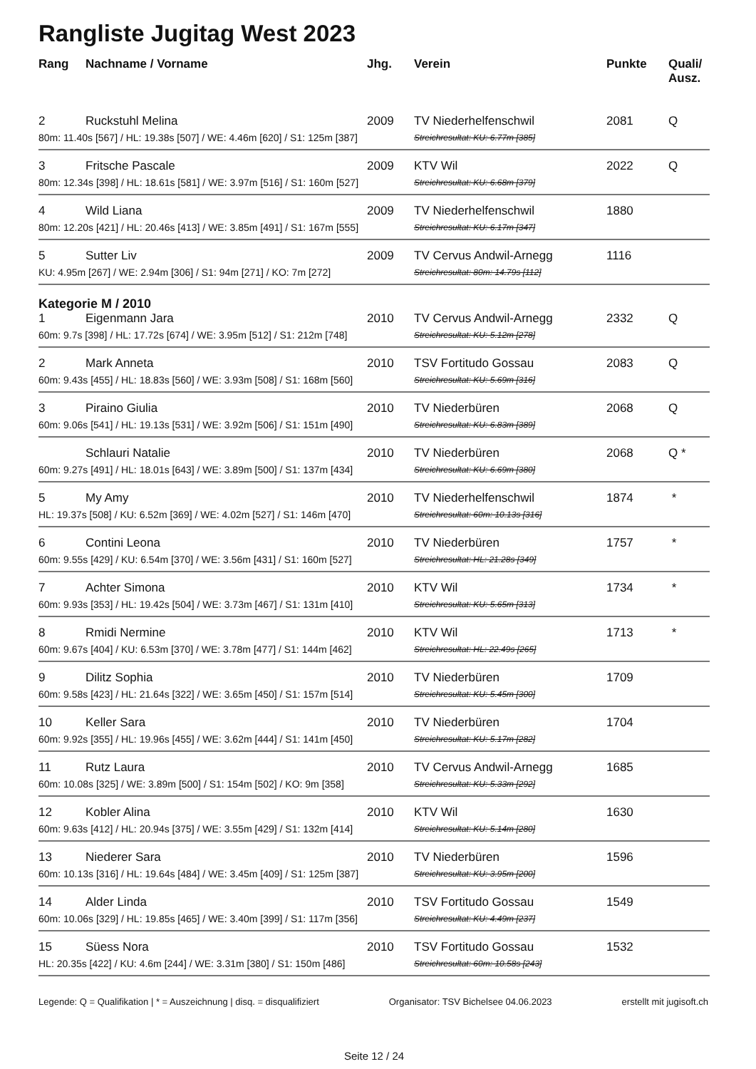Rangliste Jugitag West 2023
| Rang | Nachname / Vorname | Jhg. | Verein | Punkte | Quali/ Ausz. |
| --- | --- | --- | --- | --- | --- |
| 2 | Ruckstuhl Melina | 2009 | TV Niederhelfenschwil | 2081 | Q |
| 80m: 11.40s [567] / HL: 19.38s [507] / WE: 4.46m [620] / S1: 125m [387] | | | Streichresultat: KU: 6.77m [385] | | |
| 3 | Fritsche Pascale | 2009 | KTV Wil | 2022 | Q |
| 80m: 12.34s [398] / HL: 18.61s [581] / WE: 3.97m [516] / S1: 160m [527] | | | Streichresultat: KU: 6.68m [379] | | |
| 4 | Wild Liana | 2009 | TV Niederhelfenschwil | 1880 | |
| 80m: 12.20s [421] / HL: 20.46s [413] / WE: 3.85m [491] / S1: 167m [555] | | | Streichresultat: KU: 6.17m [347] | | |
| 5 | Sutter Liv | 2009 | TV Cervus Andwil-Arnegg | 1116 | |
| KU: 4.95m [267] / WE: 2.94m [306] / S1: 94m [271] / KO: 7m [272] | | | Streichresultat: 80m: 14.79s [112] | | |
| Kategorie M / 2010 | | | | | |
| 1 | Eigenmann Jara | 2010 | TV Cervus Andwil-Arnegg | 2332 | Q |
| 60m: 9.7s [398] / HL: 17.72s [674] / WE: 3.95m [512] / S1: 212m [748] | | | Streichresultat: KU: 5.12m [278] | | |
| 2 | Mark Anneta | 2010 | TSV Fortitudo Gossau | 2083 | Q |
| 60m: 9.43s [455] / HL: 18.83s [560] / WE: 3.93m [508] / S1: 168m [560] | | | Streichresultat: KU: 5.69m [316] | | |
| 3 | Piraino Giulia | 2010 | TV Niederbüren | 2068 | Q |
| 60m: 9.06s [541] / HL: 19.13s [531] / WE: 3.92m [506] / S1: 151m [490] | | | Streichresultat: KU: 6.83m [389] | | |
| | Schlauri Natalie | 2010 | TV Niederbüren | 2068 | Q * |
| 60m: 9.27s [491] / HL: 18.01s [643] / WE: 3.89m [500] / S1: 137m [434] | | | Streichresultat: KU: 6.69m [380] | | |
| 5 | My Amy | 2010 | TV Niederhelfenschwil | 1874 | * |
| HL: 19.37s [508] / KU: 6.52m [369] / WE: 4.02m [527] / S1: 146m [470] | | | Streichresultat: 60m: 10.13s [316] | | |
| 6 | Contini Leona | 2010 | TV Niederbüren | 1757 | * |
| 60m: 9.55s [429] / KU: 6.54m [370] / WE: 3.56m [431] / S1: 160m [527] | | | Streichresultat: HL: 21.28s [349] | | |
| 7 | Achter Simona | 2010 | KTV Wil | 1734 | * |
| 60m: 9.93s [353] / HL: 19.42s [504] / WE: 3.73m [467] / S1: 131m [410] | | | Streichresultat: KU: 5.65m [313] | | |
| 8 | Rmidi Nermine | 2010 | KTV Wil | 1713 | * |
| 60m: 9.67s [404] / KU: 6.53m [370] / WE: 3.78m [477] / S1: 144m [462] | | | Streichresultat: HL: 22.49s [265] | | |
| 9 | Dilitz Sophia | 2010 | TV Niederbüren | 1709 | |
| 60m: 9.58s [423] / HL: 21.64s [322] / WE: 3.65m [450] / S1: 157m [514] | | | Streichresultat: KU: 5.45m [300] | | |
| 10 | Keller Sara | 2010 | TV Niederbüren | 1704 | |
| 60m: 9.92s [355] / HL: 19.96s [455] / WE: 3.62m [444] / S1: 141m [450] | | | Streichresultat: KU: 5.17m [282] | | |
| 11 | Rutz Laura | 2010 | TV Cervus Andwil-Arnegg | 1685 | |
| 60m: 10.08s [325] / WE: 3.89m [500] / S1: 154m [502] / KO: 9m [358] | | | Streichresultat: KU: 5.33m [292] | | |
| 12 | Kobler Alina | 2010 | KTV Wil | 1630 | |
| 60m: 9.63s [412] / HL: 20.94s [375] / WE: 3.55m [429] / S1: 132m [414] | | | Streichresultat: KU: 5.14m [280] | | |
| 13 | Niederer Sara | 2010 | TV Niederbüren | 1596 | |
| 60m: 10.13s [316] / HL: 19.64s [484] / WE: 3.45m [409] / S1: 125m [387] | | | Streichresultat: KU: 3.95m [200] | | |
| 14 | Alder Linda | 2010 | TSV Fortitudo Gossau | 1549 | |
| 60m: 10.06s [329] / HL: 19.85s [465] / WE: 3.40m [399] / S1: 117m [356] | | | Streichresultat: KU: 4.49m [237] | | |
| 15 | Süess Nora | 2010 | TSV Fortitudo Gossau | 1532 | |
| HL: 20.35s [422] / KU: 4.6m [244] / WE: 3.31m [380] / S1: 150m [486] | | | Streichresultat: 60m: 10.58s [243] | | |
Legende: Q = Qualifikation | * = Auszeichnung | disq. = disqualifiziert Organisator: TSV Bichelsee 04.06.2023 erstellt mit jugisoft.ch
Seite 12 / 24